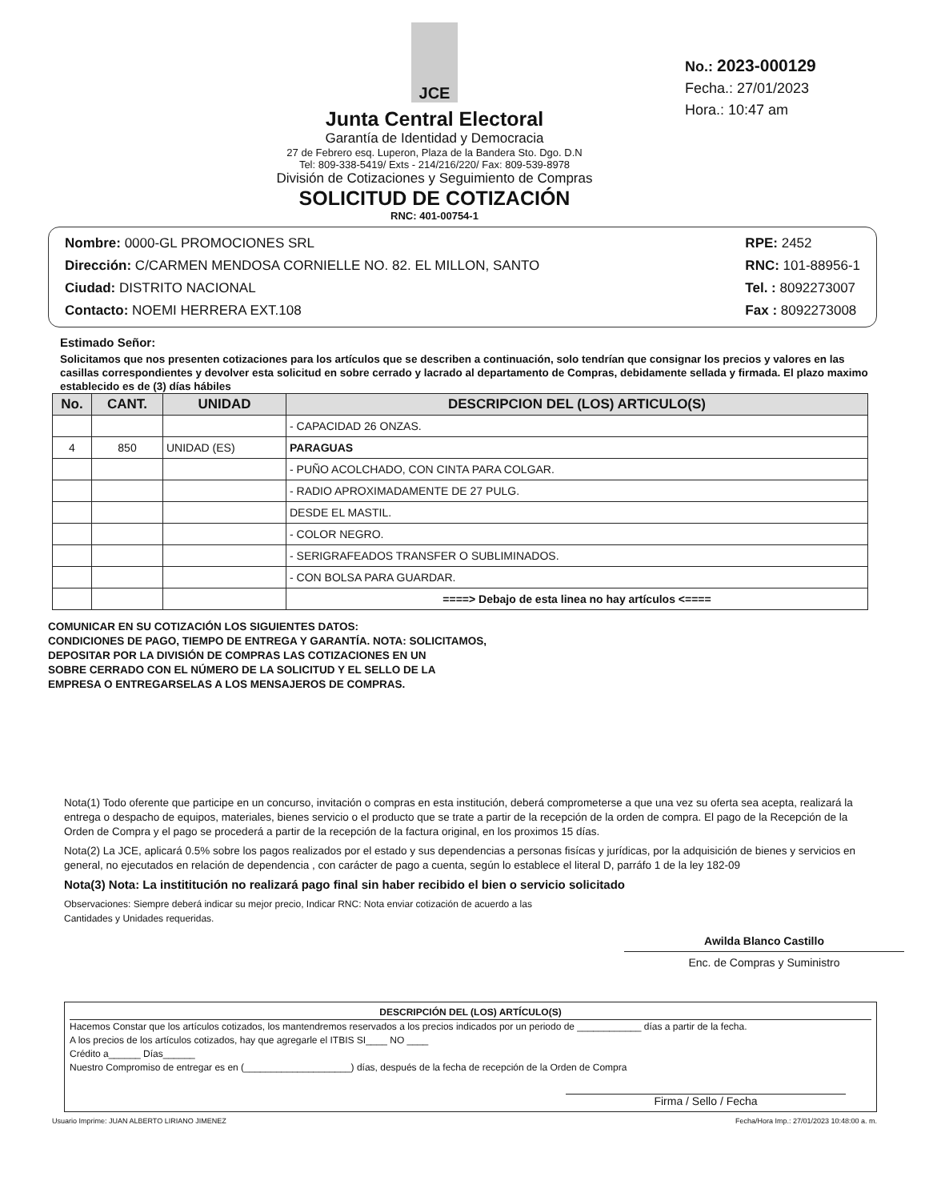JCE
Junta Central Electoral
Garantía de Identidad y Democracia
27 de Febrero esq. Luperon, Plaza de la Bandera Sto. Dgo. D.N
Tel: 809-338-5419/ Exts - 214/216/220/ Fax: 809-539-8978
División de Cotizaciones y Seguimiento de Compras
SOLICITUD DE COTIZACIÓN
RNC: 401-00754-1
No.: 2023-000129
Fecha.: 27/01/2023
Hora.: 10:47 am
Nombre: 0000-GL PROMOCIONES SRL
Dirección: C/CARMEN MENDOSA CORNIELLE NO. 82. EL MILLON, SANTO
Ciudad: DISTRITO NACIONAL
Contacto: NOEMI HERRERA EXT.108
RPE: 2452
RNC: 101-88956-1
Tel. : 8092273007
Fax : 8092273008
Estimado Señor:
Solicitamos que nos presenten cotizaciones para los artículos que se describen a continuación, solo tendrían que consignar los precios y valores en las casillas correspondientes y devolver esta solicitud en sobre cerrado y lacrado al departamento de Compras, debidamente sellada y firmada. El plazo maximo establecido es de (3) días hábiles
| No. | CANT. | UNIDAD | DESCRIPCION DEL (LOS) ARTICULO(S) |
| --- | --- | --- | --- |
| | | | - CAPACIDAD 26 ONZAS. |
| 4 | 850 | UNIDAD (ES) | PARAGUAS |
| | | | - PUÑO ACOLCHADO, CON CINTA PARA COLGAR. |
| | | | - RADIO APROXIMADAMENTE DE 27 PULG. |
| | | | DESDE EL MASTIL. |
| | | | - COLOR NEGRO. |
| | | | - SERIGRAFEADOS TRANSFER O SUBLIMINADOS. |
| | | | - CON BOLSA PARA GUARDAR. |
| | | | ====> Debajo de esta linea no hay artículos <==== |
COMUNICAR EN SU COTIZACIÓN LOS SIGUIENTES DATOS:
CONDICIONES DE PAGO, TIEMPO DE ENTREGA Y GARANTÍA. NOTA: SOLICITAMOS,
DEPOSITAR POR LA DIVISIÓN DE COMPRAS LAS COTIZACIONES EN UN
SOBRE CERRADO CON EL NÚMERO DE LA SOLICITUD Y EL SELLO DE LA
EMPRESA O ENTREGARSELAS A LOS MENSAJEROS DE COMPRAS.
Nota(1) Todo oferente que participe en un concurso, invitación o compras en esta institución, deberá comprometerse a que una vez su oferta sea acepta, realizará la entrega o despacho de equipos, materiales, bienes servicio o el producto que se trate a partir de la recepción de la orden de compra. El pago de la Recepción de la Orden de Compra y el pago se procederá a partir de la recepción de la factura original, en los proximos 15 días.
Nota(2) La JCE, aplicará 0.5% sobre los pagos realizados por el estado y sus dependencias a personas fisícas y jurídicas, por la adquisición de bienes y servicios en general, no ejecutados en relación de dependencia , con carácter de pago a cuenta, según lo establece el literal D, parráfo 1 de la ley 182-09
Nota(3) Nota: La instititución no realizará pago final sin haber recibido el bien o servicio solicitado
Observaciones: Siempre deberá indicar su mejor precio, Indicar RNC: Nota enviar cotización de acuerdo a las Cantidades y Unidades requeridas.
Awilda Blanco Castillo
Enc. de Compras y Suministro
DESCRIPCIÓN DEL (LOS) ARTÍCULO(S)
Hacemos Constar que los artículos cotizados, los mantendremos reservados a los precios indicados por un periodo de ____________ días a partir de la fecha.
A los precios de los artículos cotizados, hay que agregarle el ITBIS SI____ NO ____
Crédito a______ Días______
Nuestro Compromiso de entregar es en (____________________) días, después de la fecha de recepción de la Orden de Compra
Firma / Sello / Fecha
Usuario Imprime: JUAN ALBERTO LIRIANO JIMENEZ Fecha/Hora Imp.: 27/01/2023 10:48:00 a. m.